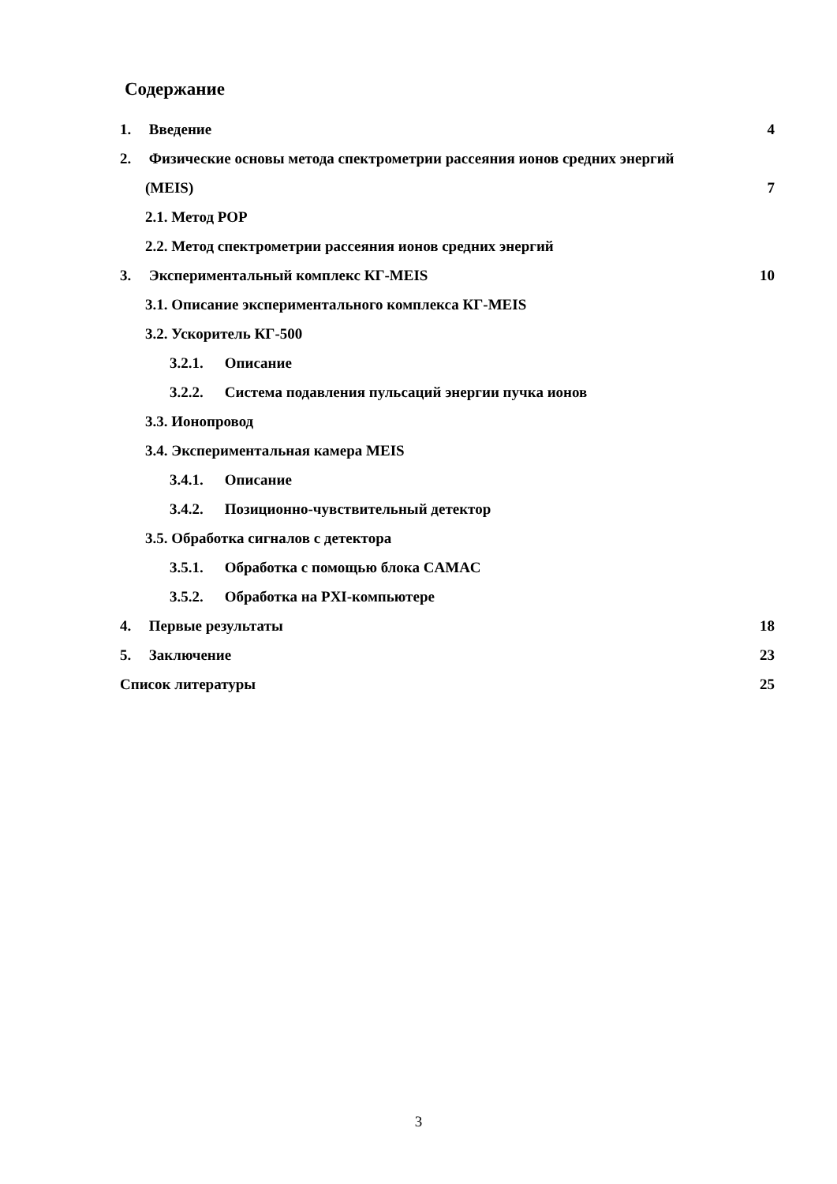Содержание
1. Введение 4
2. Физические основы метода спектрометрии рассеяния ионов средних энергий
(MEIS) 7
2.1. Метод РОР
2.2. Метод спектрометрии рассеяния ионов средних энергий
3. Экспериментальный комплекс КГ-MEIS 10
3.1. Описание экспериментального комплекса КГ-MEIS
3.2. Ускоритель КГ-500
3.2.1. Описание
3.2.2. Система подавления пульсаций энергии пучка ионов
3.3. Ионопровод
3.4. Экспериментальная камера MEIS
3.4.1. Описание
3.4.2. Позиционно-чувствительный детектор
3.5. Обработка сигналов с детектора
3.5.1. Обработка с помощью блока CAMAC
3.5.2. Обработка на PXI-компьютере
4. Первые результаты 18
5. Заключение 23
Список литературы 25
3